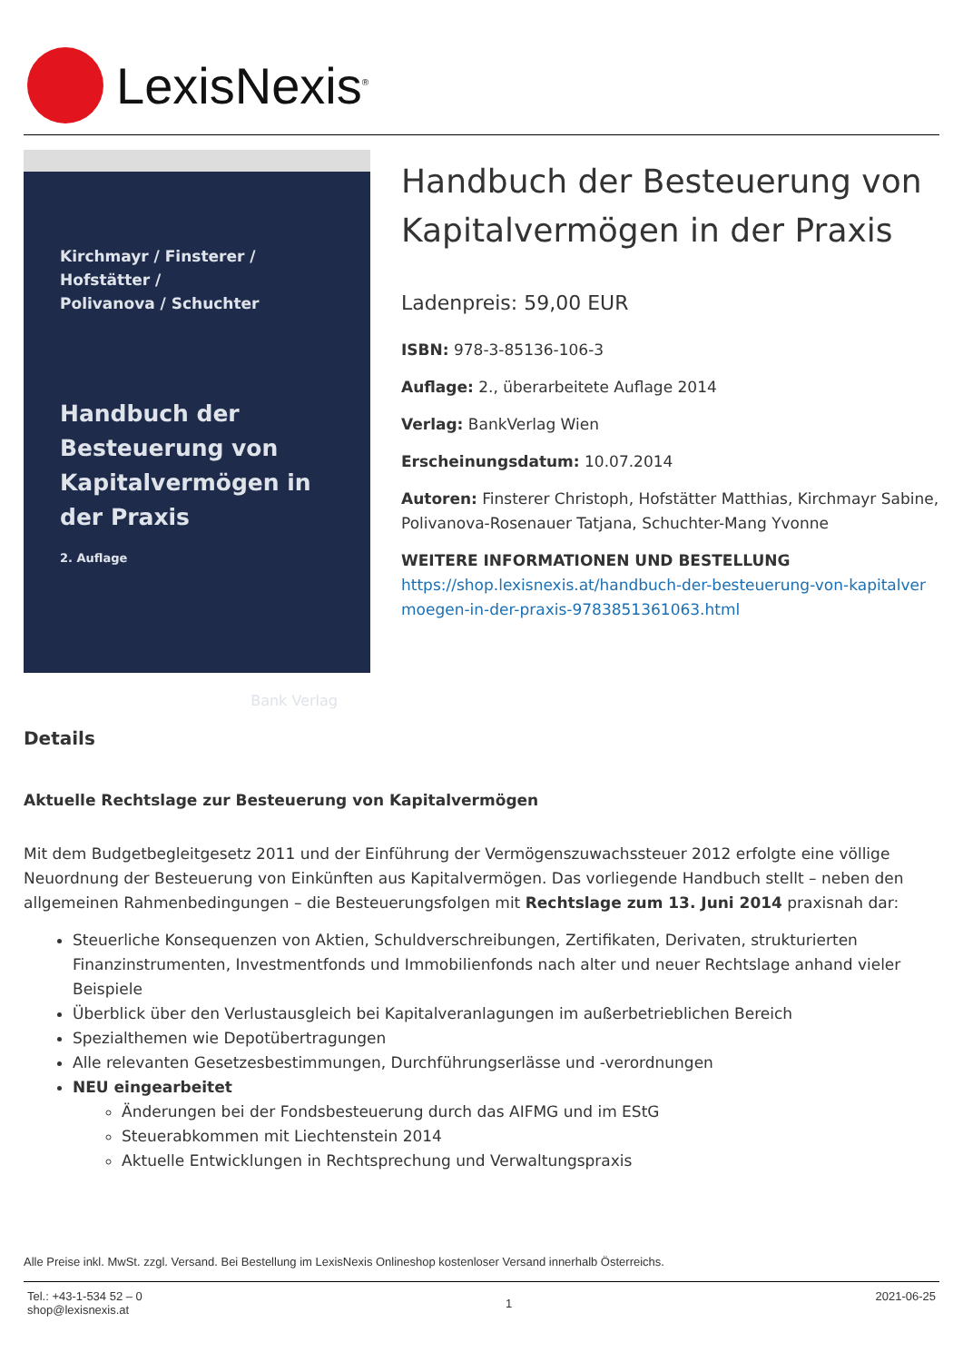LexisNexis<sup>®</sup>
Kirchmayr / Finsterer / Hofstätter /
Polivanova / Schuchter
Handbuch der Besteuerung von Kapital­vermögen in der Praxis
2. Auflage
Bank Verlag
Handbuch der Besteuerung von Kapitalvermögen in der Praxis
Ladenpreis: 59,00 EUR
ISBN: 978-3-85136-106-3
Auflage: 2., überarbeitete Auflage 2014
Verlag: BankVerlag Wien
Erscheinungsdatum: 10.07.2014
Autoren: Finsterer Christoph, Hofstätter Matthias, Kirchmayr Sabine, Polivanova-Rosenauer Tatjana, Schuchter-Mang Yvonne
WEITERE INFORMATIONEN UND BESTELLUNG
https://shop.lexisnexis.at/handbuch-der-besteuerung-von-kapitalvermoegen-in-der-praxis-9783851361063.html
Details
Aktuelle Rechtslage zur Besteuerung von Kapitalvermögen
Mit dem Budgetbegleitgesetz 2011 und der Einführung der Vermögenszuwachssteuer 2012 erfolgte eine völlige Neuordnung der Besteuerung von Einkünften aus Kapitalvermögen. Das vorliegende Handbuch stellt – neben den allgemeinen Rahmenbedingungen – die Besteuerungsfolgen mit Rechtslage zum 13. Juni 2014 praxisnah dar:
Steuerliche Konsequenzen von Aktien, Schuldverschreibungen, Zertifikaten, Derivaten, strukturierten Finanzinstrumenten, Investmentfonds und Immobilienfonds nach alter und neuer Rechtslage anhand vieler Beispiele
Überblick über den Verlustausgleich bei Kapitalveranlagungen im außerbetrieblichen Bereich
Spezialthemen wie Depotübertragungen
Alle relevanten Gesetzesbestimmungen, Durchführungserlässe und -verordnungen
NEU eingearbeitet
Änderungen bei der Fondsbesteuerung durch das AIFMG und im EStG
Steuerabkommen mit Liechtenstein 2014
Aktuelle Entwicklungen in Rechtsprechung und Verwaltungspraxis
Alle Preise inkl. MwSt. zzgl. Versand. Bei Bestellung im LexisNexis Onlineshop kostenloser Versand innerhalb Österreichs.
Tel.: +43-1-534 52 – 0
shop@lexisnexis.at
1
2021-06-25